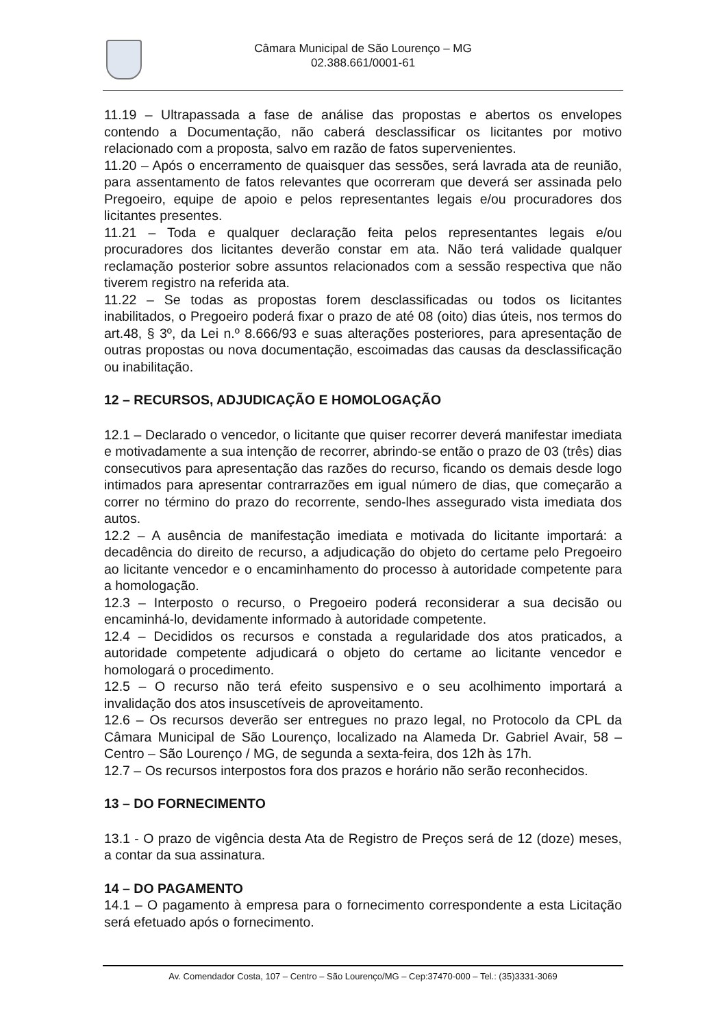Câmara Municipal de São Lourenço – MG
02.388.661/0001-61
11.19 – Ultrapassada a fase de análise das propostas e abertos os envelopes contendo a Documentação, não caberá desclassificar os licitantes por motivo relacionado com a proposta, salvo em razão de fatos supervenientes.
11.20 – Após o encerramento de quaisquer das sessões, será lavrada ata de reunião, para assentamento de fatos relevantes que ocorreram que deverá ser assinada pelo Pregoeiro, equipe de apoio e pelos representantes legais e/ou procuradores dos licitantes presentes.
11.21 – Toda e qualquer declaração feita pelos representantes legais e/ou procuradores dos licitantes deverão constar em ata. Não terá validade qualquer reclamação posterior sobre assuntos relacionados com a sessão respectiva que não tiverem registro na referida ata.
11.22 – Se todas as propostas forem desclassificadas ou todos os licitantes inabilitados, o Pregoeiro poderá fixar o prazo de até 08 (oito) dias úteis, nos termos do art.48, § 3º, da Lei n.º 8.666/93 e suas alterações posteriores, para apresentação de outras propostas ou nova documentação, escoimadas das causas da desclassificação ou inabilitação.
12 – RECURSOS, ADJUDICAÇÃO E HOMOLOGAÇÃO
12.1 – Declarado o vencedor, o licitante que quiser recorrer deverá manifestar imediata e motivadamente a sua intenção de recorrer, abrindo-se então o prazo de 03 (três) dias consecutivos para apresentação das razões do recurso, ficando os demais desde logo intimados para apresentar contrarrazões em igual número de dias, que começarão a correr no término do prazo do recorrente, sendo-lhes assegurado vista imediata dos autos.
12.2 – A ausência de manifestação imediata e motivada do licitante importará: a decadência do direito de recurso, a adjudicação do objeto do certame pelo Pregoeiro ao licitante vencedor e o encaminhamento do processo à autoridade competente para a homologação.
12.3 – Interposto o recurso, o Pregoeiro poderá reconsiderar a sua decisão ou encaminhá-lo, devidamente informado à autoridade competente.
12.4 – Decididos os recursos e constada a regularidade dos atos praticados, a autoridade competente adjudicará o objeto do certame ao licitante vencedor e homologará o procedimento.
12.5 – O recurso não terá efeito suspensivo e o seu acolhimento importará a invalidação dos atos insuscetíveis de aproveitamento.
12.6 – Os recursos deverão ser entregues no prazo legal, no Protocolo da CPL da Câmara Municipal de São Lourenço, localizado na Alameda Dr. Gabriel Avair, 58 – Centro – São Lourenço / MG, de segunda a sexta-feira, dos 12h às 17h.
12.7 – Os recursos interpostos fora dos prazos e horário não serão reconhecidos.
13 – DO FORNECIMENTO
13.1 - O prazo de vigência desta Ata de Registro de Preços será de 12 (doze) meses, a contar da sua assinatura.
14 – DO PAGAMENTO
14.1 – O pagamento à empresa para o fornecimento correspondente a esta Licitação será efetuado após o fornecimento.
Av. Comendador Costa, 107 – Centro – São Lourenço/MG – Cep:37470-000 – Tel.: (35)3331-3069